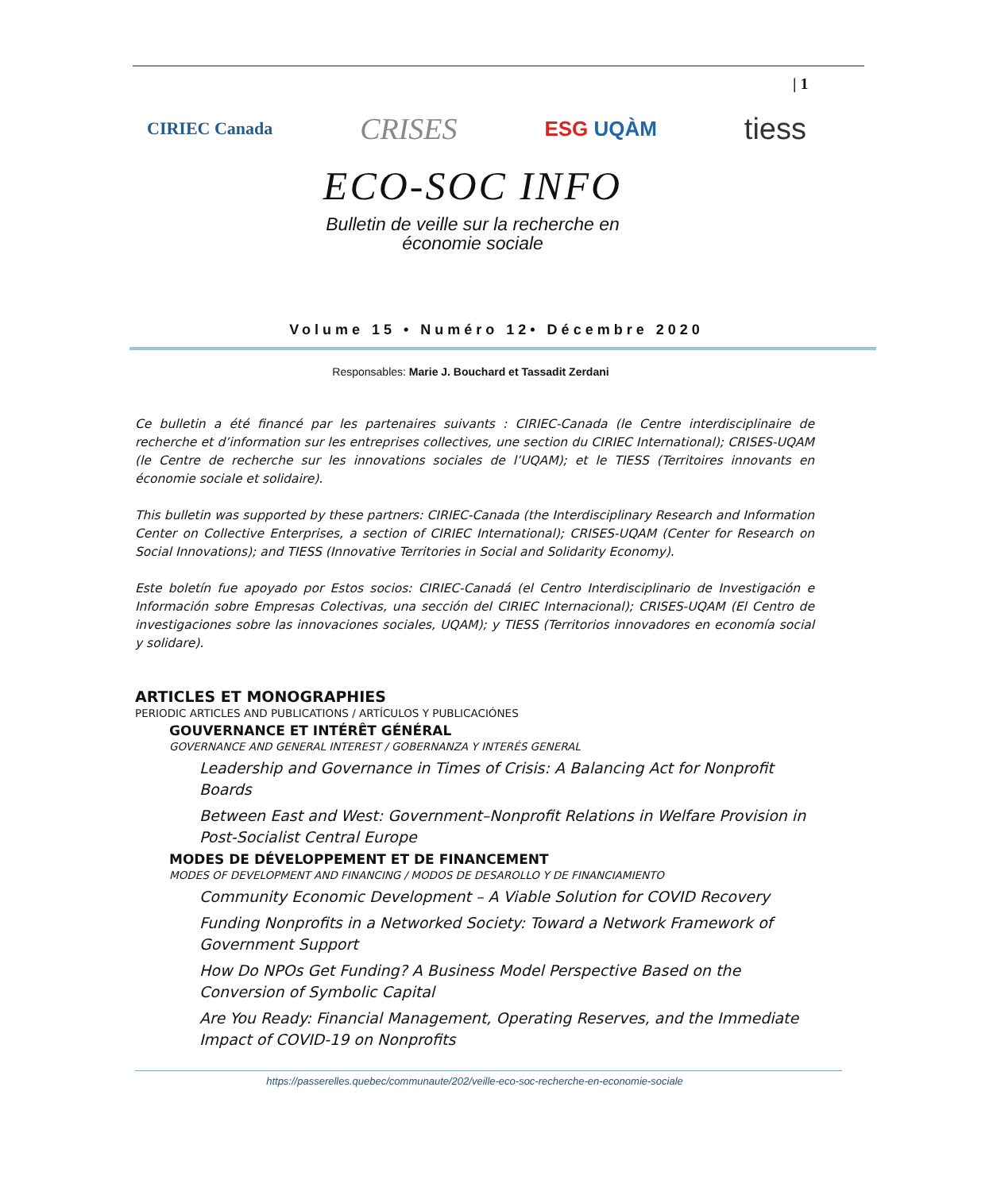| 1
CIRIEC Canada
CRISES
ESG UQÀM
tiess
ECO-SOC INFO
Bulletin de veille sur la recherche en
économie sociale
Volume 15 • Numéro 12• Décembre 2020
Responsables: Marie J. Bouchard et Tassadit Zerdani
Ce bulletin a été financé par les partenaires suivants : CIRIEC-Canada (le Centre interdisciplinaire de recherche et d’information sur les entreprises collectives, une section du CIRIEC International); CRISES-UQAM (le Centre de recherche sur les innovations sociales de l’UQAM); et le TIESS (Territoires innovants en économie sociale et solidaire).
This bulletin was supported by these partners: CIRIEC-Canada (the Interdisciplinary Research and Information Center on Collective Enterprises, a section of CIRIEC International); CRISES-UQAM (Center for Research on Social Innovations); and TIESS (Innovative Territories in Social and Solidarity Economy).
Este boletín fue apoyado por Estos socios: CIRIEC-Canadá (el Centro Interdisciplinario de Investigación e Información sobre Empresas Colectivas, una sección del CIRIEC Internacional); CRISES-UQAM (El Centro de investigaciones sobre las innovaciones sociales, UQAM); y TIESS (Territorios innovadores en economía social y solidare).
ARTICLES ET MONOGRAPHIES
PERIODIC ARTICLES AND PUBLICATIONS / ARTÍCULOS Y PUBLICACIÓNES
GOUVERNANCE ET INTÉRÊT GÉNÉRAL
GOVERNANCE AND GENERAL INTEREST / GOBERNANZA Y INTERÉS GENERAL
Leadership and Governance in Times of Crisis: A Balancing Act for Nonprofit Boards
Between East and West: Government–Nonprofit Relations in Welfare Provision in Post-Socialist Central Europe
MODES DE DÉVELOPPEMENT ET DE FINANCEMENT
MODES OF DEVELOPMENT AND FINANCING / MODOS DE DESAROLLO Y DE FINANCIAMIENTO
Community Economic Development – A Viable Solution for COVID Recovery
Funding Nonprofits in a Networked Society: Toward a Network Framework of Government Support
How Do NPOs Get Funding? A Business Model Perspective Based on the Conversion of Symbolic Capital
Are You Ready: Financial Management, Operating Reserves, and the Immediate Impact of COVID-19 on Nonprofits
https://passerelles.quebec/communaute/202/veille-eco-soc-recherche-en-economie-sociale